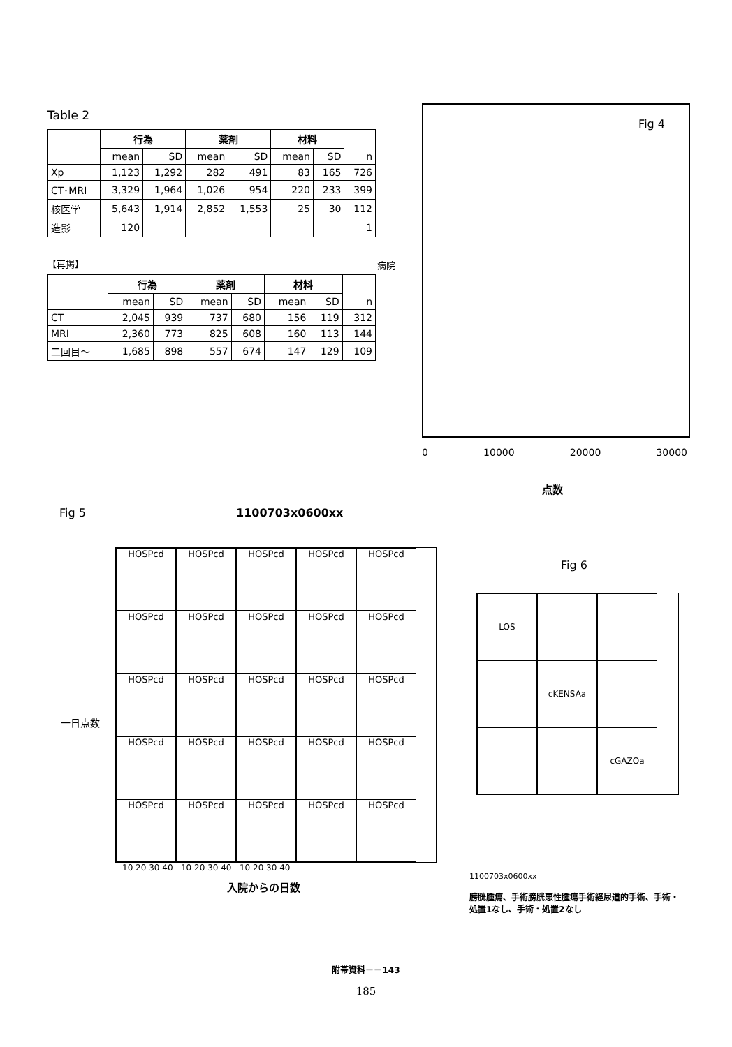Table 2
| | 行為 | | 薬剤 | | 材料 | | n |
| --- | --- | --- | --- | --- | --- | --- | --- |
| | mean | SD | mean | SD | mean | SD | |
| Xp | 1,123 | 1,292 | 282 | 491 | 83 | 165 | 726 |
| CT･MRI | 3,329 | 1,964 | 1,026 | 954 | 220 | 233 | 399 |
| 核医学 | 5,643 | 1,914 | 2,852 | 1,553 | 25 | 30 | 112 |
| 造影 | 120 | | | | | | 1 |
【再掲】
| | 行為 | | 薬剤 | | 材料 | | n |
| --- | --- | --- | --- | --- | --- | --- | --- |
| | mean | SD | mean | SD | mean | SD | |
| CT | 2,045 | 939 | 737 | 680 | 156 | 119 | 312 |
| MRI | 2,360 | 773 | 825 | 608 | 160 | 113 | 144 |
| 二回目～ | 1,685 | 898 | 557 | 674 | 147 | 129 | 109 |
病院
Fig 4
0 10000 20000 30000
点数
Fig 5 1100703x0600xx
HOSPcd
HOSPcd
HOSPcd
HOSPcd
HOSPcd
HOSPcd
HOSPcd
HOSPcd
HOSPcd
HOSPcd
HOSPcd
HOSPcd
HOSPcd
HOSPcd
HOSPcd
HOSPcd
HOSPcd
HOSPcd
HOSPcd
HOSPcd
HOSPcd
HOSPcd
HOSPcd
HOSPcd
HOSPcd
10 20 30 40 10 20 30 40 10 20 30 40
入院からの日数
一日点数
Fig 6
LOS
cKENSAa
cGAZOa
1100703x0600xx
膀胱腫瘍、手術膀胱悪性腫瘍手術経尿道的手術、手術・処置1なし、手術・処置2なし
附帯資料－－143
185